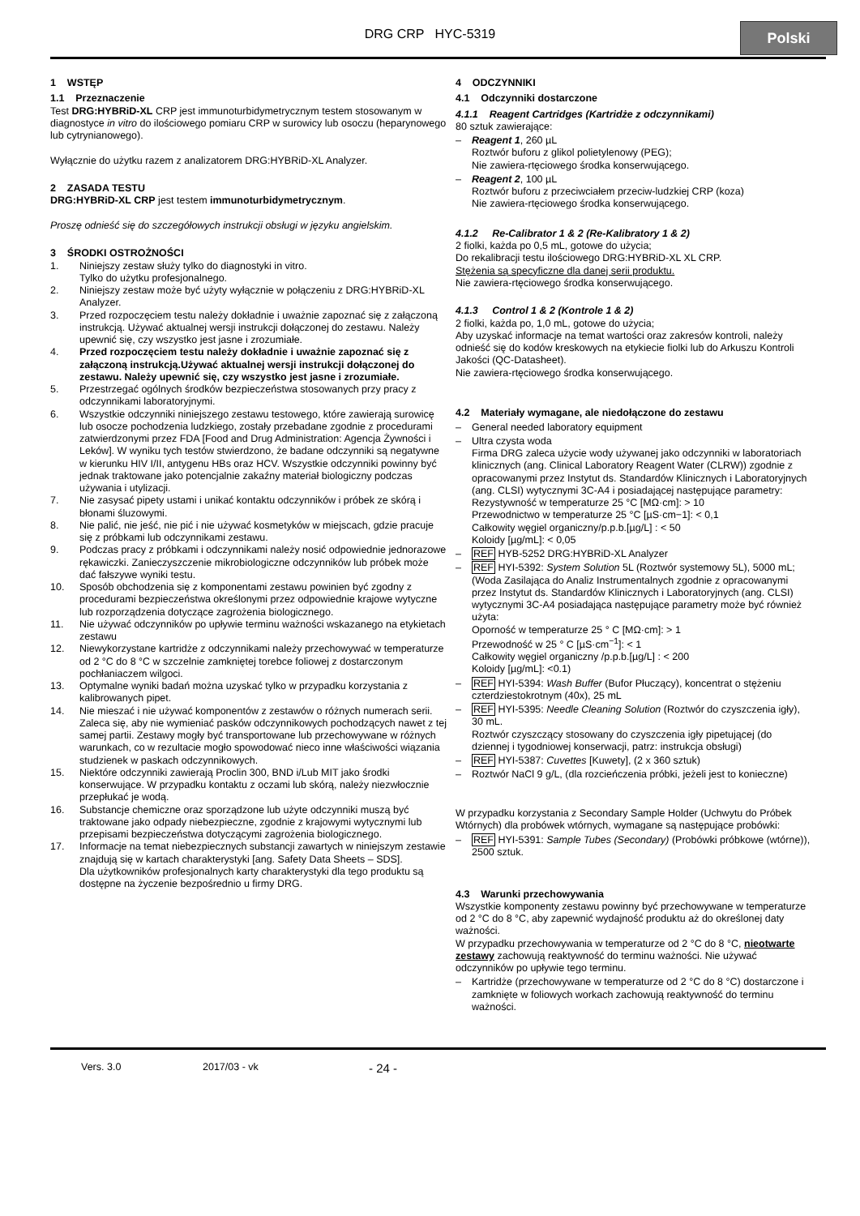DRG CRP HYC-5319
Polski
1 WSTĘP
1.1 Przeznaczenie
Test DRG:HYBRiD-XL CRP jest immunoturbidymetrycznym testem stosowanym w diagnostyce in vitro do ilościowego pomiaru CRP w surowicy lub osoczu (heparynowego lub cytrynianowego).
Wyłącznie do użytku razem z analizatorem DRG:HYBRiD-XL Analyzer.
2 ZASADA TESTU
DRG:HYBRiD-XL CRP jest testem immunoturbidymetrycznym.
Proszę odnieść się do szczegółowych instrukcji obsługi w języku angielskim.
3 ŚRODKI OSTROŻNOŚCI
1. Niniejszy zestaw służy tylko do diagnostyki in vitro.
Tylko do użytku profesjonalnego.
2. Niniejszy zestaw może być użyty wyłącznie w połączeniu z DRG:HYBRiD-XL Analyzer.
3. Przed rozpoczęciem testu należy dokładnie i uważnie zapoznać się z załączoną instrukcją. Używać aktualnej wersji instrukcji dołączonej do zestawu. Należy upewnić się, czy wszystko jest jasne i zrozumiałe.
4. Przed rozpoczęciem testu należy dokładnie i uważnie zapoznać się z załączoną instrukcją.Używać aktualnej wersji instrukcji dołączonej do zestawu. Należy upewnić się, czy wszystko jest jasne i zrozumiałe.
5. Przestrzegać ogólnych środków bezpieczeństwa stosowanych przy pracy z odczynnikami laboratoryjnymi.
6. Wszystkie odczynniki niniejszego zestawu testowego, które zawierają surowicę lub osocze pochodzenia ludzkiego, zostały przebadane zgodnie z procedurami zatwierdzonymi przez FDA [Food and Drug Administration: Agencja Żywności i Leków]. W wyniku tych testów stwierdzono, że badane odczynniki są negatywne w kierunku HIV I/II, antygenu HBs oraz HCV. Wszystkie odczynniki powinny być jednak traktowane jako potencjalnie zakaźny materiał biologiczny podczas używania i utylizacji.
7. Nie zasysać pipety ustami i unikać kontaktu odczynników i próbek ze skórą i błonami śluzowymi.
8. Nie palić, nie jeść, nie pić i nie używać kosmetyków w miejscach, gdzie pracuje się z próbkami lub odczynnikami zestawu.
9. Podczas pracy z próbkami i odczynnikami należy nosić odpowiednie jednorazowe rękawiczki. Zanieczyszczenie mikrobiologiczne odczynników lub próbek może dać fałszywe wyniki testu.
10. Sposób obchodzenia się z komponentami zestawu powinien być zgodny z procedurami bezpieczeństwa określonymi przez odpowiednie krajowe wytyczne lub rozporządzenia dotyczące zagrożenia biologicznego.
11. Nie używać odczynników po upływie terminu ważności wskazanego na etykietach zestawu
12. Niewykorzystane kartridże z odczynnikami należy przechowywać w temperaturze od 2 °C do 8 °C w szczelnie zamkniętej torebce foliowej z dostarczonym pochłaniaczem wilgoci.
13. Optymalne wyniki badań można uzyskać tylko w przypadku korzystania z kalibrowanych pipet.
14. Nie mieszać i nie używać komponentów z zestawów o różnych numerach serii. Zaleca się, aby nie wymieniać pasków odczynnikowych pochodzących nawet z tej samej partii. Zestawy mogły być transportowane lub przechowywane w różnych warunkach, co w rezultacie mogło spowodować nieco inne właściwości wiązania studzienek w paskach odczynnikowych.
15. Niektóre odczynniki zawierają Proclin 300, BND i/Lub MIT jako środki konserwujące. W przypadku kontaktu z oczami lub skórą, należy niezwłocznie przepłukać je wodą.
16. Substancje chemiczne oraz sporządzone lub użyte odczynniki muszą być traktowane jako odpady niebezpieczne, zgodnie z krajowymi wytycznymi lub przepisami bezpieczeństwa dotyczącymi zagrożenia biologicznego.
17. Informacje na temat niebezpiecznych substancji zawartych w niniejszym zestawie znajdują się w kartach charakterystyki [ang. Safety Data Sheets – SDS].
Dla użytkowników profesjonalnych karty charakterystyki dla tego produktu są dostępne na życzenie bezpośrednio u firmy DRG.
4 ODCZYNNIKI
4.1 Odczynniki dostarczone
4.1.1 Reagent Cartridges (Kartridże z odczynnikami)
80 sztuk zawierające:
– Reagent 1, 260 µL
Roztwór buforu z glikol polietylenowy (PEG);
Nie zawiera-rtęciowego środka konserwującego.
– Reagent 2, 100 µL
Roztwór buforu z przeciwciałem przeciw-ludzkiej CRP (koza)
Nie zawiera-rtęciowego środka konserwującego.
4.1.2 Re-Calibrator 1 & 2 (Re-Kalibratory 1 & 2)
2 fiolki, każda po 0,5 mL, gotowe do użycia;
Do rekalibracji testu ilościowego DRG:HYBRiD-XL XL CRP.
Stężenia są specyficzne dla danej serii produktu.
Nie zawiera-rtęciowego środka konserwującego.
4.1.3 Control 1 & 2 (Kontrole 1 & 2)
2 fiolki, każda po, 1,0 mL, gotowe do użycia;
Aby uzyskać informacje na temat wartości oraz zakresów kontroli, należy odnieść się do kodów kreskowych na etykiecie fiolki lub do Arkuszu Kontroli Jakości (QC-Datasheet).
Nie zawiera-rtęciowego środka konserwującego.
4.2 Materiały wymagane, ale niedołączone do zestawu
– General needed laboratory equipment
– Ultra czysta woda
Firma DRG zaleca użycie wody używanej jako odczynniki w laboratoriach klinicznych (ang. Clinical Laboratory Reagent Water (CLRW)) zgodnie z opracowanymi przez Instytut ds. Standardów Klinicznych i Laboratoryjnych (ang. CLSI) wytycznymi 3C-A4 i posiadającej następujące parametry:
Rezystywność w temperaturze 25 °C [MΩ·cm]: > 10
Przewodnictwo w temperaturze 25 °C [µS·cm−1]: < 0,1
Całkowity węgiel organiczny/p.p.b.[µg/L] : < 50
Koloidy [µg/mL]: < 0,05
– REF HYB-5252 DRG:HYBRiD-XL Analyzer
– REF HYI-5392: System Solution 5L (Roztwór systemowy 5L), 5000 mL;
(Woda Zasilająca do Analiz Instrumentalnych zgodnie z opracowanymi przez Instytut ds. Standardów Klinicznych i Laboratoryjnych (ang. CLSI) wytycznymi 3C-A4 posiadająca następujące parametry może być również użyta:
Oporność w temperaturze 25 ° C [MΩ·cm]: > 1
Przewodność w 25 ° C [µS·cm<sup>−1</sup>]: < 1
Całkowity węgiel organiczny /p.p.b.[µg/L] : < 200
Koloidy [µg/mL]: <0.1)
– REF HYI-5394: Wash Buffer (Bufor Płuczący), koncentrat o stężeniu czterdziestokrotnym (40x), 25 mL
– REF HYI-5395: Needle Cleaning Solution (Roztwór do czyszczenia igły), 30 mL.
Roztwór czyszczący stosowany do czyszczenia igły pipetującej (do dziennej i tygodniowej konserwacji, patrz: instrukcja obsługi)
– REF HYI-5387: Cuvettes [Kuwety], (2 x 360 sztuk)
– Roztwór NaCl 9 g/L, (dla rozcieńczenia próbki, jeżeli jest to konieczne)
W przypadku korzystania z Secondary Sample Holder (Uchwytu do Próbek Wtórnych) dla probówek wtórnych, wymagane są następujące probówki:
– REF HYI-5391: Sample Tubes (Secondary) (Probówki próbkowe (wtórne)), 2500 sztuk.
4.3 Warunki przechowywania
Wszystkie komponenty zestawu powinny być przechowywane w temperaturze od 2 °C do 8 °C, aby zapewnić wydajność produktu aż do określonej daty ważności.
W przypadku przechowywania w temperaturze od 2 °C do 8 °C, nieotwarte zestawy zachowują reaktywność do terminu ważności. Nie używać odczynników po upływie tego terminu.
– Kartridże (przechowywane w temperaturze od 2 °C do 8 °C) dostarczone i zamknięte w foliowych workach zachowują reaktywność do terminu ważności.
Vers. 3.0 2017/03 - vk - 24 -